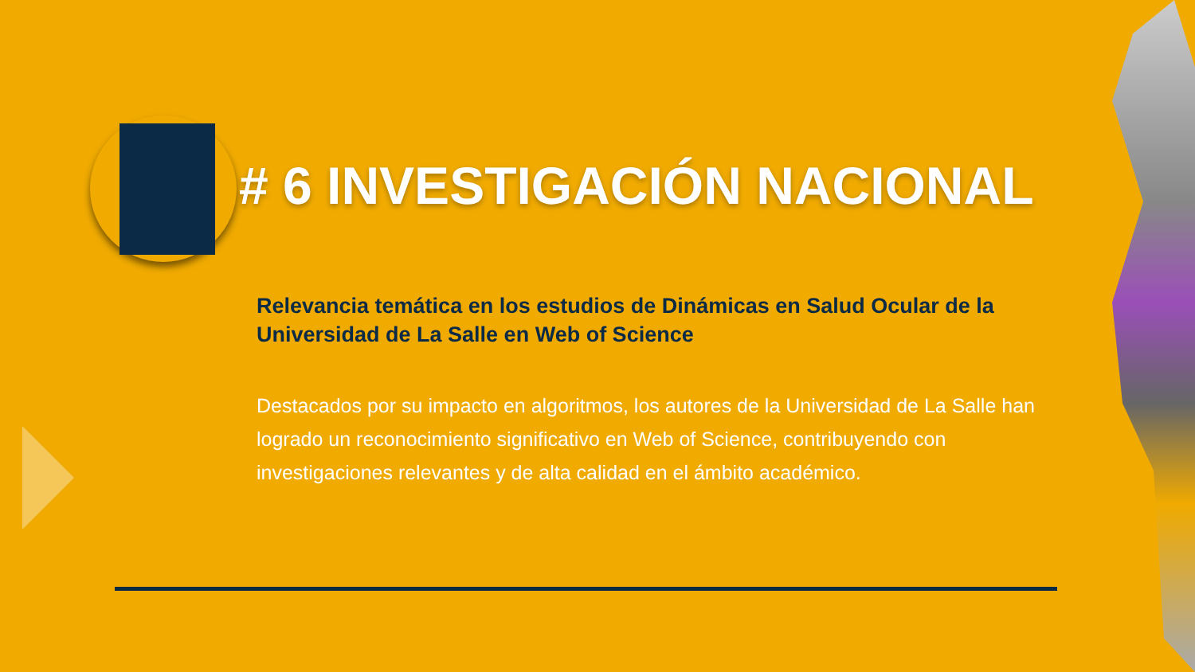# 6 INVESTIGACIÓN NACIONAL
Relevancia temática en los estudios de Dinámicas en Salud Ocular de la Universidad de La Salle en Web of Science
Destacados por su impacto en algoritmos, los autores de la Universidad de La Salle han logrado un reconocimiento significativo en Web of Science, contribuyendo con investigaciones relevantes y de alta calidad en el ámbito académico.